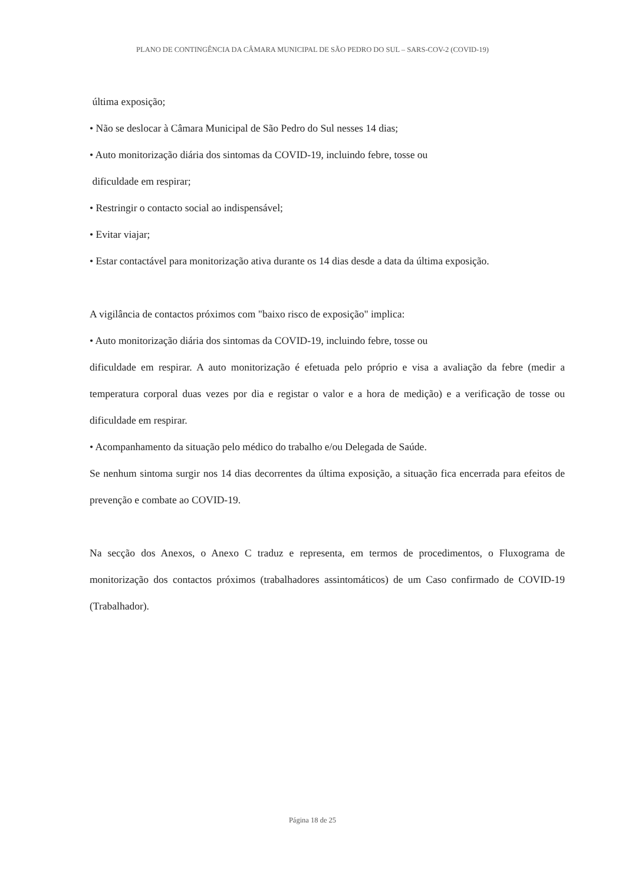PLANO DE CONTINGÊNCIA DA CÂMARA MUNICIPAL DE SÃO PEDRO DO SUL – SARS-COV-2 (COVID-19)
última exposição;
• Não se deslocar à Câmara Municipal de São Pedro do Sul nesses 14 dias;
• Auto monitorização diária dos sintomas da COVID-19, incluindo febre, tosse ou
dificuldade em respirar;
• Restringir o contacto social ao indispensável;
• Evitar viajar;
• Estar contactável para monitorização ativa durante os 14 dias desde a data da última exposição.
A vigilância de contactos próximos com "baixo risco de exposição" implica:
• Auto monitorização diária dos sintomas da COVID-19, incluindo febre, tosse ou
dificuldade em respirar. A auto monitorização é efetuada pelo próprio e visa a avaliação da febre (medir a temperatura corporal duas vezes por dia e registar o valor e a hora de medição) e a verificação de tosse ou dificuldade em respirar.
• Acompanhamento da situação pelo médico do trabalho e/ou Delegada de Saúde.
Se nenhum sintoma surgir nos 14 dias decorrentes da última exposição, a situação fica encerrada para efeitos de prevenção e combate ao COVID-19.
Na secção dos Anexos, o Anexo C traduz e representa, em termos de procedimentos, o Fluxograma de monitorização dos contactos próximos (trabalhadores assintomáticos) de um Caso confirmado de COVID-19 (Trabalhador).
Página 18 de 25